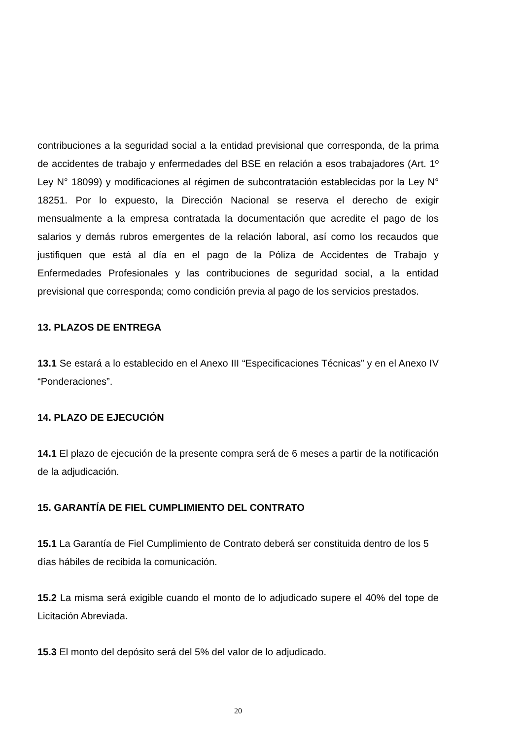contribuciones a la seguridad social a la entidad previsional que corresponda, de la prima de accidentes de trabajo y enfermedades del BSE en relación a esos trabajadores (Art. 1º Ley N° 18099) y modificaciones al régimen de subcontratación establecidas por la Ley N° 18251. Por lo expuesto, la Dirección Nacional se reserva el derecho de exigir mensualmente a la empresa contratada la documentación que acredite el pago de los salarios y demás rubros emergentes de la relación laboral, así como los recaudos que justifiquen que está al día en el pago de la Póliza de Accidentes de Trabajo y Enfermedades Profesionales y las contribuciones de seguridad social, a la entidad previsional que corresponda; como condición previa al pago de los servicios prestados.
13. PLAZOS DE ENTREGA
13.1 Se estará a lo establecido en el Anexo III “Especificaciones Técnicas” y en el Anexo IV “Ponderaciones”.
14. PLAZO DE EJECUCIÓN
14.1 El plazo de ejecución de la presente compra será de 6 meses a partir de la notificación de la adjudicación.
15. GARANTÍA DE FIEL CUMPLIMIENTO DEL CONTRATO
15.1 La Garantía de Fiel Cumplimiento de Contrato deberá ser constituida dentro de los 5 días hábiles de recibida la comunicación.
15.2 La misma será exigible cuando el monto de lo adjudicado supere el 40% del tope de Licitación Abreviada.
15.3 El monto del depósito será del 5% del valor de lo adjudicado.
20